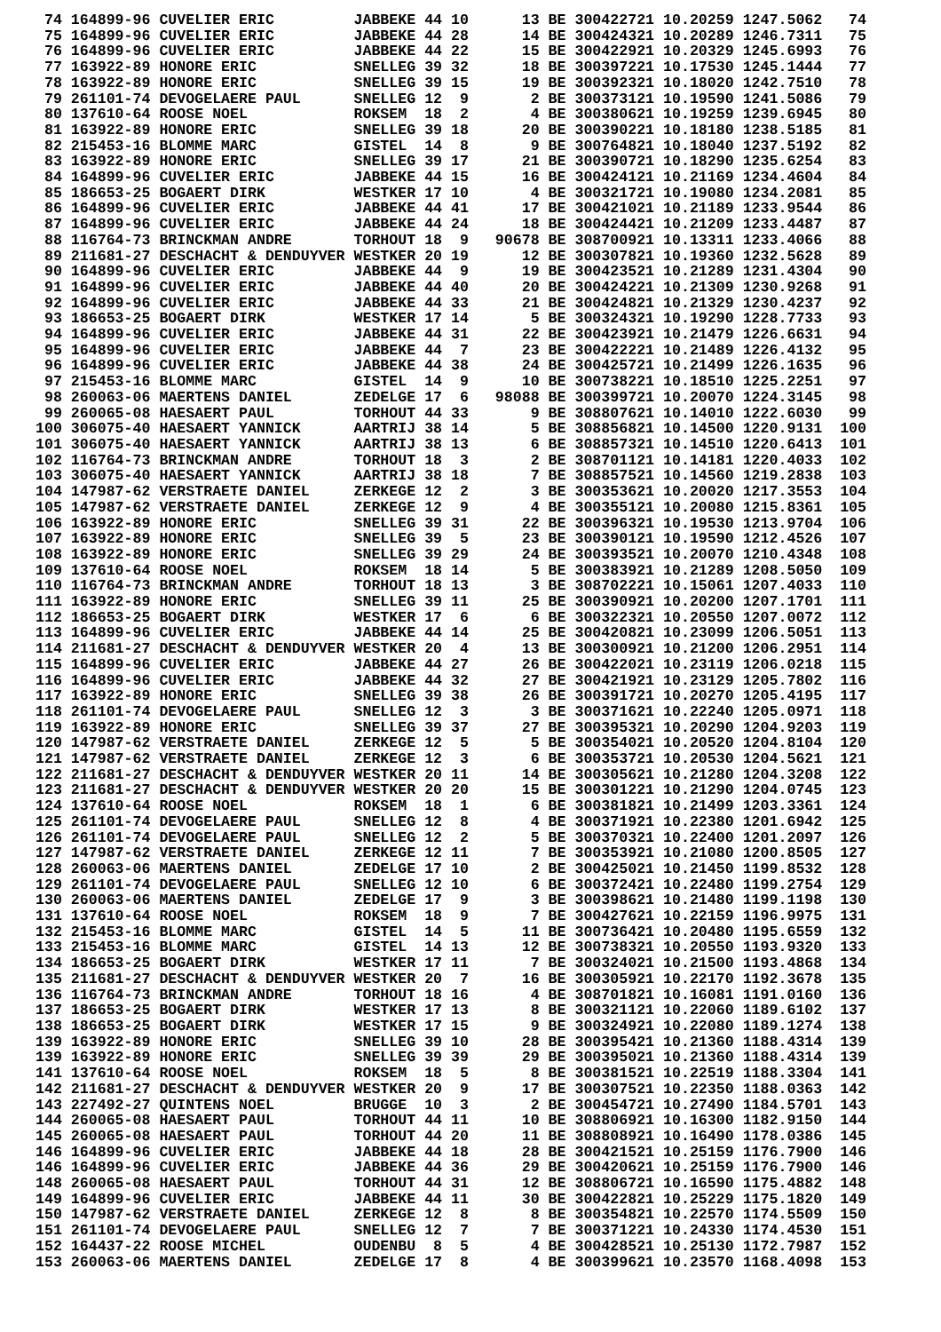74 164899-96 CUVELIER ERIC         JABBEKE 44 10      13 BE 300422721 10.20259 1247.5062   74
 75 164899-96 CUVELIER ERIC         JABBEKE 44 28      14 BE 300424321 10.20289 1246.7311   75
 76 164899-96 CUVELIER ERIC         JABBEKE 44 22      15 BE 300422921 10.20329 1245.6993   76
 77 163922-89 HONORE ERIC           SNELLEG 39 32      18 BE 300397221 10.17530 1245.1444   77
 78 163922-89 HONORE ERIC           SNELLEG 39 15      19 BE 300392321 10.18020 1242.7510   78
 79 261101-74 DEVOGELAERE PAUL      SNELLEG 12  9       2 BE 300373121 10.19590 1241.5086   79
 80 137610-64 ROOSE NOEL            ROKSEM  18  2       4 BE 300380621 10.19259 1239.6945   80
 81 163922-89 HONORE ERIC           SNELLEG 39 18      20 BE 300390221 10.18180 1238.5185   81
 82 215453-16 BLOMME MARC           GISTEL  14  8       9 BE 300764821 10.18040 1237.5192   82
 83 163922-89 HONORE ERIC           SNELLEG 39 17      21 BE 300390721 10.18290 1235.6254   83
 84 164899-96 CUVELIER ERIC         JABBEKE 44 15      16 BE 300424121 10.21169 1234.4604   84
 85 186653-25 BOGAERT DIRK          WESTKER 17 10       4 BE 300321721 10.19080 1234.2081   85
 86 164899-96 CUVELIER ERIC         JABBEKE 44 41      17 BE 300421021 10.21189 1233.9544   86
 87 164899-96 CUVELIER ERIC         JABBEKE 44 24      18 BE 300424421 10.21209 1233.4487   87
 88 116764-73 BRINCKMAN ANDRE       TORHOUT 18  9   90678 BE 308700921 10.13311 1233.4066   88
 89 211681-27 DESCHACHT & DENDUYVER WESTKER 20 19      12 BE 300307821 10.19360 1232.5628   89
 90 164899-96 CUVELIER ERIC         JABBEKE 44  9      19 BE 300423521 10.21289 1231.4304   90
 91 164899-96 CUVELIER ERIC         JABBEKE 44 40      20 BE 300424221 10.21309 1230.9268   91
 92 164899-96 CUVELIER ERIC         JABBEKE 44 33      21 BE 300424821 10.21329 1230.4237   92
 93 186653-25 BOGAERT DIRK          WESTKER 17 14       5 BE 300324321 10.19290 1228.7733   93
 94 164899-96 CUVELIER ERIC         JABBEKE 44 31      22 BE 300423921 10.21479 1226.6631   94
 95 164899-96 CUVELIER ERIC         JABBEKE 44  7      23 BE 300422221 10.21489 1226.4132   95
 96 164899-96 CUVELIER ERIC         JABBEKE 44 38      24 BE 300425721 10.21499 1226.1635   96
 97 215453-16 BLOMME MARC           GISTEL  14  9      10 BE 300738221 10.18510 1225.2251   97
 98 260063-06 MAERTENS DANIEL       ZEDELGE 17  6   98088 BE 300399721 10.20070 1224.3145   98
 99 260065-08 HAESAERT PAUL         TORHOUT 44 33       9 BE 308807621 10.14010 1222.6030   99
100 306075-40 HAESAERT YANNICK      AARTRIJ 38 14       5 BE 308856821 10.14500 1220.9131  100
101 306075-40 HAESAERT YANNICK      AARTRIJ 38 13       6 BE 308857321 10.14510 1220.6413  101
102 116764-73 BRINCKMAN ANDRE       TORHOUT 18  3       2 BE 308701121 10.14181 1220.4033  102
103 306075-40 HAESAERT YANNICK      AARTRIJ 38 18       7 BE 308857521 10.14560 1219.2838  103
104 147987-62 VERSTRAETE DANIEL     ZERKEGE 12  2       3 BE 300353621 10.20020 1217.3553  104
105 147987-62 VERSTRAETE DANIEL     ZERKEGE 12  9       4 BE 300355121 10.20080 1215.8361  105
106 163922-89 HONORE ERIC           SNELLEG 39 31      22 BE 300396321 10.19530 1213.9704  106
107 163922-89 HONORE ERIC           SNELLEG 39  5      23 BE 300390121 10.19590 1212.4526  107
108 163922-89 HONORE ERIC           SNELLEG 39 29      24 BE 300393521 10.20070 1210.4348  108
109 137610-64 ROOSE NOEL            ROKSEM  18 14       5 BE 300383921 10.21289 1208.5050  109
110 116764-73 BRINCKMAN ANDRE       TORHOUT 18 13       3 BE 308702221 10.15061 1207.4033  110
111 163922-89 HONORE ERIC           SNELLEG 39 11      25 BE 300390921 10.20200 1207.1701  111
112 186653-25 BOGAERT DIRK          WESTKER 17  6       6 BE 300322321 10.20550 1207.0072  112
113 164899-96 CUVELIER ERIC         JABBEKE 44 14      25 BE 300420821 10.23099 1206.5051  113
114 211681-27 DESCHACHT & DENDUYVER WESTKER 20  4      13 BE 300300921 10.21200 1206.2951  114
115 164899-96 CUVELIER ERIC         JABBEKE 44 27      26 BE 300422021 10.23119 1206.0218  115
116 164899-96 CUVELIER ERIC         JABBEKE 44 32      27 BE 300421921 10.23129 1205.7802  116
117 163922-89 HONORE ERIC           SNELLEG 39 38      26 BE 300391721 10.20270 1205.4195  117
118 261101-74 DEVOGELAERE PAUL      SNELLEG 12  3       3 BE 300371621 10.22240 1205.0971  118
119 163922-89 HONORE ERIC           SNELLEG 39 37      27 BE 300395321 10.20290 1204.9203  119
120 147987-62 VERSTRAETE DANIEL     ZERKEGE 12  5       5 BE 300354021 10.20520 1204.8104  120
121 147987-62 VERSTRAETE DANIEL     ZERKEGE 12  3       6 BE 300353721 10.20530 1204.5621  121
122 211681-27 DESCHACHT & DENDUYVER WESTKER 20 11      14 BE 300305621 10.21280 1204.3208  122
123 211681-27 DESCHACHT & DENDUYVER WESTKER 20 20      15 BE 300301221 10.21290 1204.0745  123
124 137610-64 ROOSE NOEL            ROKSEM  18  1       6 BE 300381821 10.21499 1203.3361  124
125 261101-74 DEVOGELAERE PAUL      SNELLEG 12  8       4 BE 300371921 10.22380 1201.6942  125
126 261101-74 DEVOGELAERE PAUL      SNELLEG 12  2       5 BE 300370321 10.22400 1201.2097  126
127 147987-62 VERSTRAETE DANIEL     ZERKEGE 12 11       7 BE 300353921 10.21080 1200.8505  127
128 260063-06 MAERTENS DANIEL       ZEDELGE 17 10       2 BE 300425021 10.21450 1199.8532  128
129 261101-74 DEVOGELAERE PAUL      SNELLEG 12 10       6 BE 300372421 10.22480 1199.2754  129
130 260063-06 MAERTENS DANIEL       ZEDELGE 17  9       3 BE 300398621 10.21480 1199.1198  130
131 137610-64 ROOSE NOEL            ROKSEM  18  9       7 BE 300427621 10.22159 1196.9975  131
132 215453-16 BLOMME MARC           GISTEL  14  5      11 BE 300736421 10.20480 1195.6559  132
133 215453-16 BLOMME MARC           GISTEL  14 13      12 BE 300738321 10.20550 1193.9320  133
134 186653-25 BOGAERT DIRK          WESTKER 17 11       7 BE 300324021 10.21500 1193.4868  134
135 211681-27 DESCHACHT & DENDUYVER WESTKER 20  7      16 BE 300305921 10.22170 1192.3678  135
136 116764-73 BRINCKMAN ANDRE       TORHOUT 18 16       4 BE 308701821 10.16081 1191.0160  136
137 186653-25 BOGAERT DIRK          WESTKER 17 13       8 BE 300321121 10.22060 1189.6102  137
138 186653-25 BOGAERT DIRK          WESTKER 17 15       9 BE 300324921 10.22080 1189.1274  138
139 163922-89 HONORE ERIC           SNELLEG 39 10      28 BE 300395421 10.21360 1188.4314  139
139 163922-89 HONORE ERIC           SNELLEG 39 39      29 BE 300395021 10.21360 1188.4314  139
141 137610-64 ROOSE NOEL            ROKSEM  18  5       8 BE 300381521 10.22519 1188.3304  141
142 211681-27 DESCHACHT & DENDUYVER WESTKER 20  9      17 BE 300307521 10.22350 1188.0363  142
143 227492-27 QUINTENS NOEL         BRUGGE  10  3       2 BE 300454721 10.27490 1184.5701  143
144 260065-08 HAESAERT PAUL         TORHOUT 44 11      10 BE 308806921 10.16300 1182.9150  144
145 260065-08 HAESAERT PAUL         TORHOUT 44 20      11 BE 308808921 10.16490 1178.0386  145
146 164899-96 CUVELIER ERIC         JABBEKE 44 18      28 BE 300421521 10.25159 1176.7900  146
146 164899-96 CUVELIER ERIC         JABBEKE 44 36      29 BE 300420621 10.25159 1176.7900  146
148 260065-08 HAESAERT PAUL         TORHOUT 44 31      12 BE 308806721 10.16590 1175.4882  148
149 164899-96 CUVELIER ERIC         JABBEKE 44 11      30 BE 300422821 10.25229 1175.1820  149
150 147987-62 VERSTRAETE DANIEL     ZERKEGE 12  8       8 BE 300354821 10.22570 1174.5509  150
151 261101-74 DEVOGELAERE PAUL      SNELLEG 12  7       7 BE 300371221 10.24330 1174.4530  151
152 164437-22 ROOSE MICHEL          OUDENBU  8  5       4 BE 300428521 10.25130 1172.7987  152
153 260063-06 MAERTENS DANIEL       ZEDELGE 17  8       4 BE 300399621 10.23570 1168.4098  153